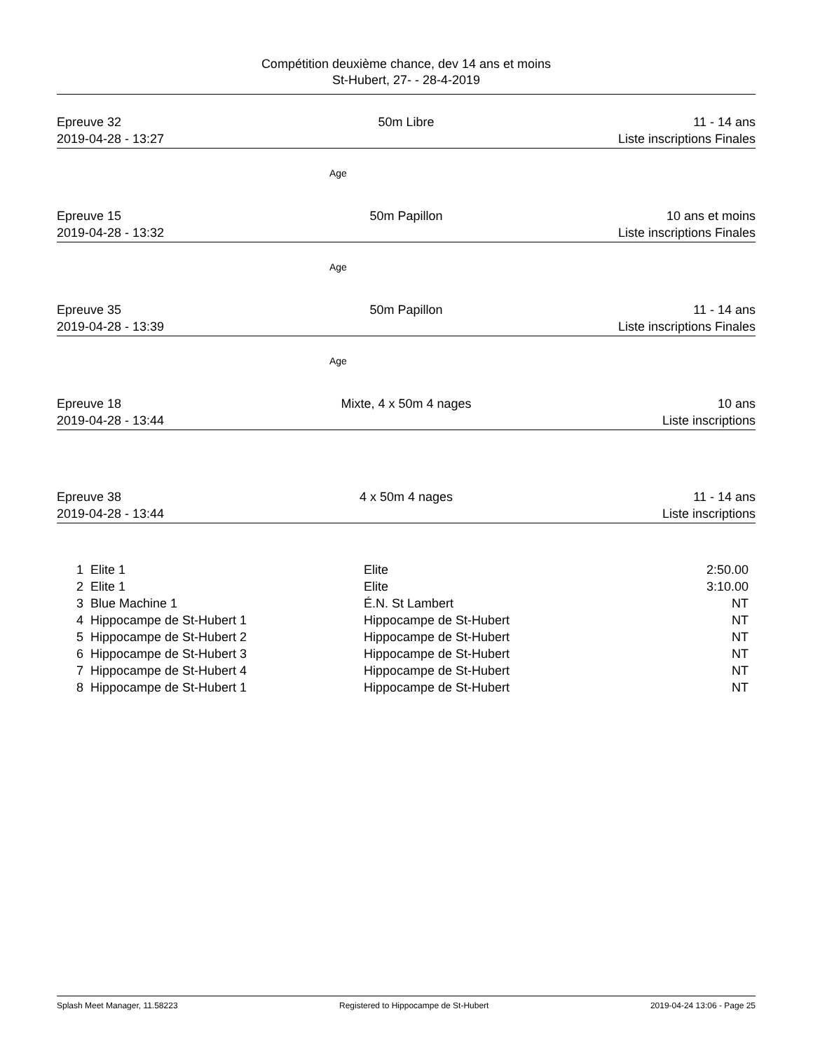Compétition deuxième chance, dev 14 ans et moins
St-Hubert, 27- - 28-4-2019
Epreuve 32
2019-04-28 - 13:27
50m Libre
11 - 14 ans
Liste inscriptions Finales
Age
Epreuve 15
2019-04-28 - 13:32
50m Papillon
10 ans et moins
Liste inscriptions Finales
Age
Epreuve 35
2019-04-28 - 13:39
50m Papillon
11 - 14 ans
Liste inscriptions Finales
Age
Epreuve 18
2019-04-28 - 13:44
Mixte, 4 x 50m 4 nages
10 ans
Liste inscriptions
Epreuve 38
2019-04-28 - 13:44
4 x 50m 4 nages
11 - 14 ans
Liste inscriptions
| 1 | Elite 1 | Elite | 2:50.00 |
| 2 | Elite 1 | Elite | 3:10.00 |
| 3 | Blue Machine 1 | É.N. St Lambert | NT |
| 4 | Hippocampe de St-Hubert 1 | Hippocampe de St-Hubert | NT |
| 5 | Hippocampe de St-Hubert 2 | Hippocampe de St-Hubert | NT |
| 6 | Hippocampe de St-Hubert 3 | Hippocampe de St-Hubert | NT |
| 7 | Hippocampe de St-Hubert 4 | Hippocampe de St-Hubert | NT |
| 8 | Hippocampe de St-Hubert 1 | Hippocampe de St-Hubert | NT |
Splash Meet Manager, 11.58223 Registered to Hippocampe de St-Hubert 2019-04-24 13:06 - Page 25